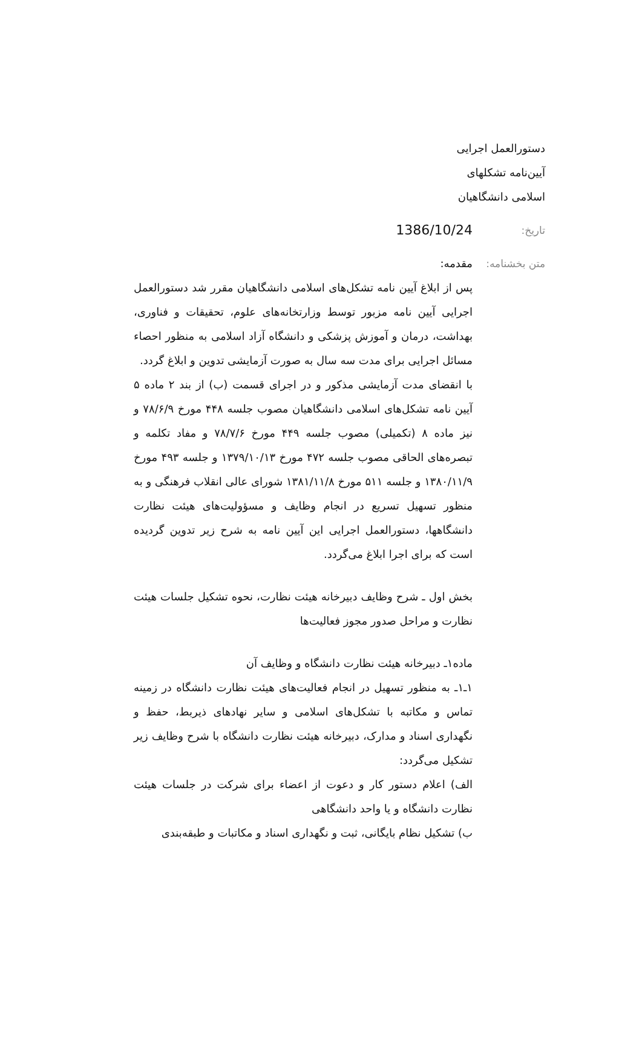دستورالعمل اجرایی
آیین‌نامه تشکلهای
اسلامی دانشگاهیان
تاریخ:
1386/10/24
متن بخشنامه:
مقدمه:
پس از ابلاغ آیین نامه تشکل‌های اسلامی دانشگاهیان مقرر شد دستورالعمل اجرایی آیین نامه مزبور توسط وزارتخانه‌های علوم، تحقیقات و فناوری، بهداشت، درمان و آموزش پزشکی و دانشگاه آزاد اسلامی به منظور احصاء مسائل اجرایی برای مدت سه سال به صورت آزمایشی تدوین و ابلاغ گردد.
با انقضای مدت آزمایشی مذکور و در اجرای قسمت (ب) از بند ۲ ماده ۵ آیین نامه تشکل‌های اسلامی دانشگاهیان مصوب جلسه ۴۴۸ مورخ ۷۸/۶/۹ و نیز ماده ۸ (تکمیلی) مصوب جلسه ۴۴۹ مورخ ۷۸/۷/۶ و مفاد تکلمه و تبصره‌های الحاقی مصوب جلسه ۴۷۲ مورخ ۱۳۷۹/۱۰/۱۳ و جلسه ۴۹۳ مورخ ۱۳۸۰/۱۱/۹ و جلسه ۵۱۱ مورخ ۱۳۸۱/۱۱/۸ شورای عالی انقلاب فرهنگی و به منظور تسهیل تسریع در انجام وظایف و مسؤولیت‌های هیئت نظارت دانشگاهها، دستورالعمل اجرایی این آیین نامه به شرح زیر تدوین گردیده است که برای اجرا ابلاغ می‌گردد.
بخش اول ـ شرح وظایف دبیرخانه هیئت نظارت، نحوه تشکیل جلسات هیئت نظارت و مراحل صدور مجوز فعالیت‌ها
ماده۱ـ دبیرخانه هیئت نظارت دانشگاه و وظایف آن
۱ـ۱ـ به منظور تسهیل در انجام فعالیت‌های هیئت نظارت دانشگاه در زمینه تماس و مکاتبه با تشکل‌های اسلامی و سایر نهادهای ذیربط، حفظ و نگهداری اسناد و مدارک، دبیرخانه هیئت نظارت دانشگاه با شرح وظایف زیر تشکیل می‌گردد:
الف) اعلام دستور کار و دعوت از اعضاء برای شرکت در جلسات هیئت نظارت دانشگاه و یا واحد دانشگاهی
ب) تشکیل نظام بایگانی، ثبت و نگهداری اسناد و مکاتبات و طبقه‌بندی